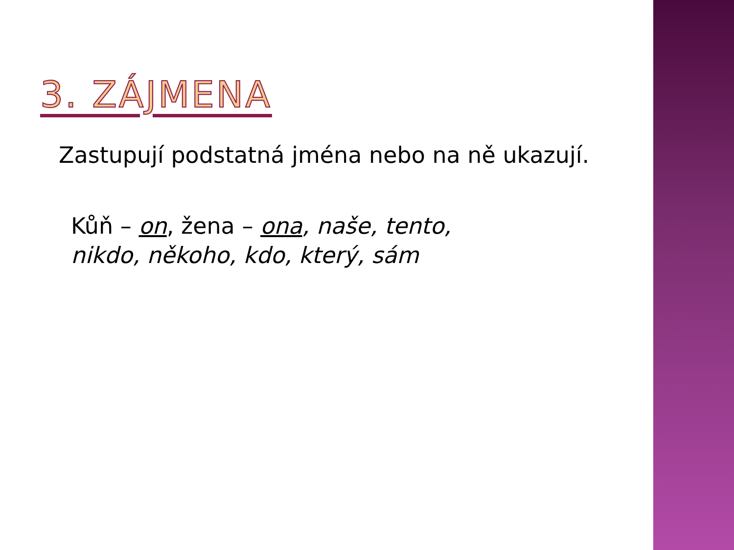3. ZÁJMENA
Zastupují podstatná jména nebo na ně ukazují.
Kůň – on, žena – ona, naše, tento,
nikdo, někoho, kdo, který, sám